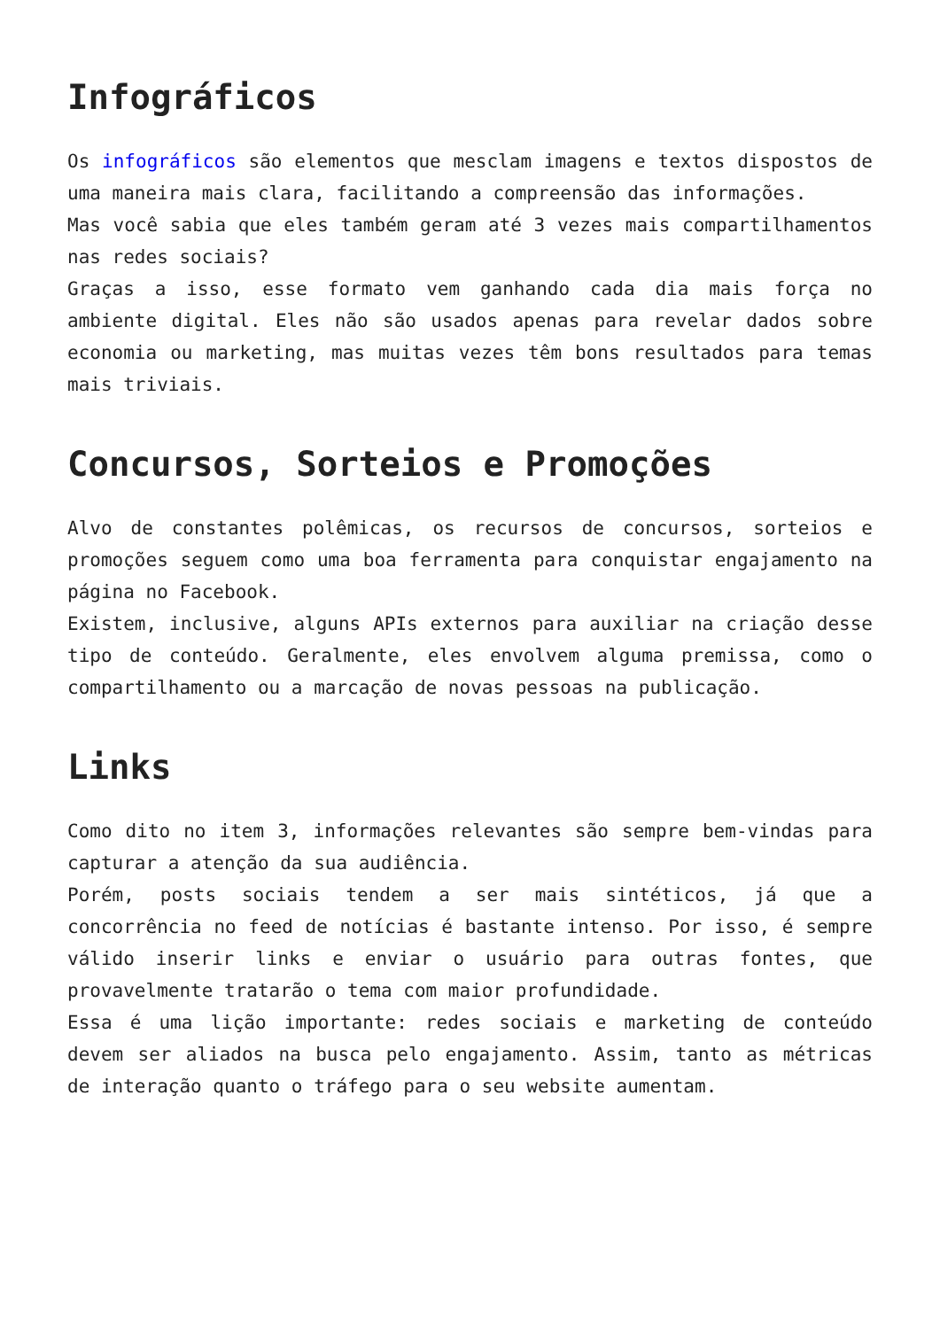Infográficos
Os infográficos são elementos que mesclam imagens e textos dispostos de uma maneira mais clara, facilitando a compreensão das informações.
Mas você sabia que eles também geram até 3 vezes mais compartilhamentos nas redes sociais?
Graças a isso, esse formato vem ganhando cada dia mais força no ambiente digital. Eles não são usados apenas para revelar dados sobre economia ou marketing, mas muitas vezes têm bons resultados para temas mais triviais.
Concursos, Sorteios e Promoções
Alvo de constantes polêmicas, os recursos de concursos, sorteios e promoções seguem como uma boa ferramenta para conquistar engajamento na página no Facebook.
Existem, inclusive, alguns APIs externos para auxiliar na criação desse tipo de conteúdo. Geralmente, eles envolvem alguma premissa, como o compartilhamento ou a marcação de novas pessoas na publicação.
Links
Como dito no item 3, informações relevantes são sempre bem-vindas para capturar a atenção da sua audiência.
Porém, posts sociais tendem a ser mais sintéticos, já que a concorrência no feed de notícias é bastante intenso. Por isso, é sempre válido inserir links e enviar o usuário para outras fontes, que provavelmente tratarão o tema com maior profundidade.
Essa é uma lição importante: redes sociais e marketing de conteúdo devem ser aliados na busca pelo engajamento. Assim, tanto as métricas de interação quanto o tráfego para o seu website aumentam.